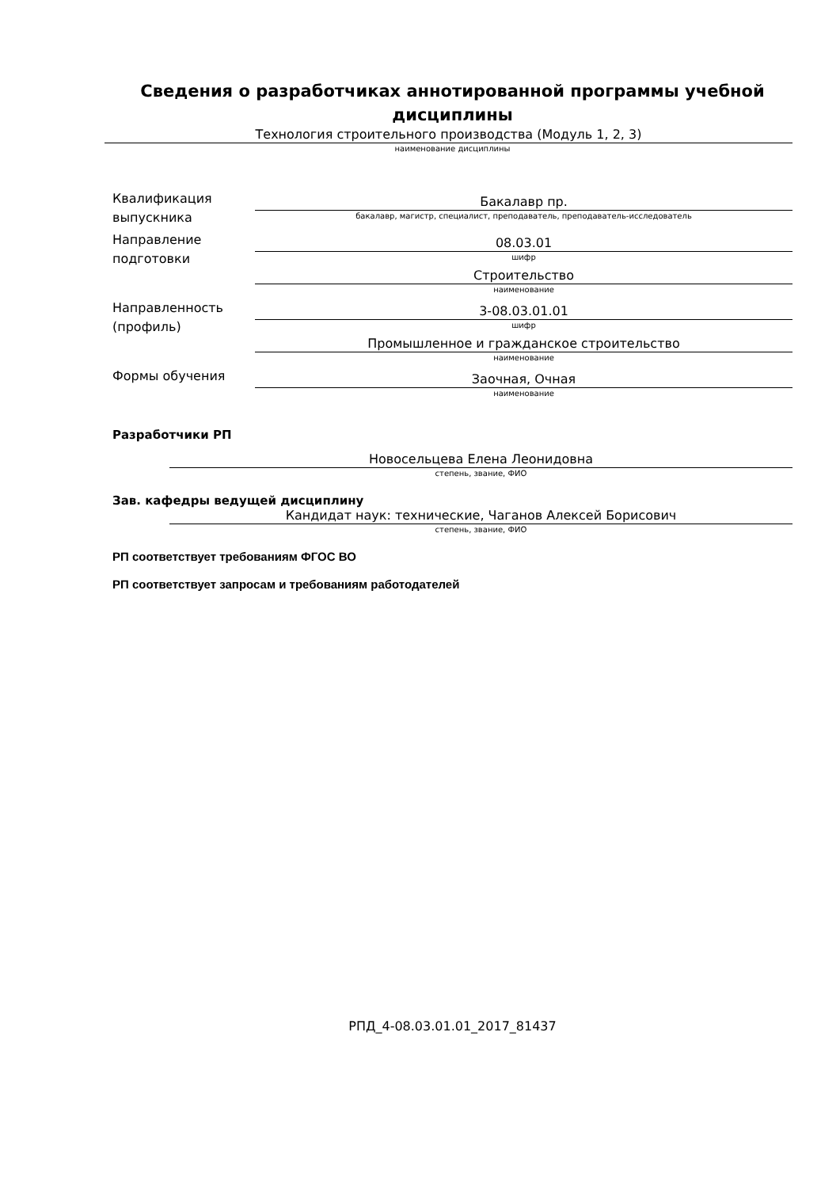Сведения о разработчиках аннотированной программы учебной дисциплины
Технология строительного производства (Модуль 1, 2, 3)
наименование дисциплины
Квалификация выпускника
Бакалавр пр.
бакалавр, магистр, специалист, преподаватель, преподаватель-исследователь
Направление подготовки
08.03.01
шифр
Строительство
наименование
Направленность (профиль)
3-08.03.01.01
шифр
Промышленное и гражданское строительство
наименование
Формы обучения
Заочная, Очная
наименование
Разработчики РП
Новосельцева Елена Леонидовна
степень, звание, ФИО
Зав. кафедры ведущей дисциплину
Кандидат наук: технические, Чаганов Алексей Борисович
степень, звание, ФИО
РП соответствует требованиям ФГОС ВО
РП соответствует запросам и требованиям работодателей
РПД_4-08.03.01.01_2017_81437